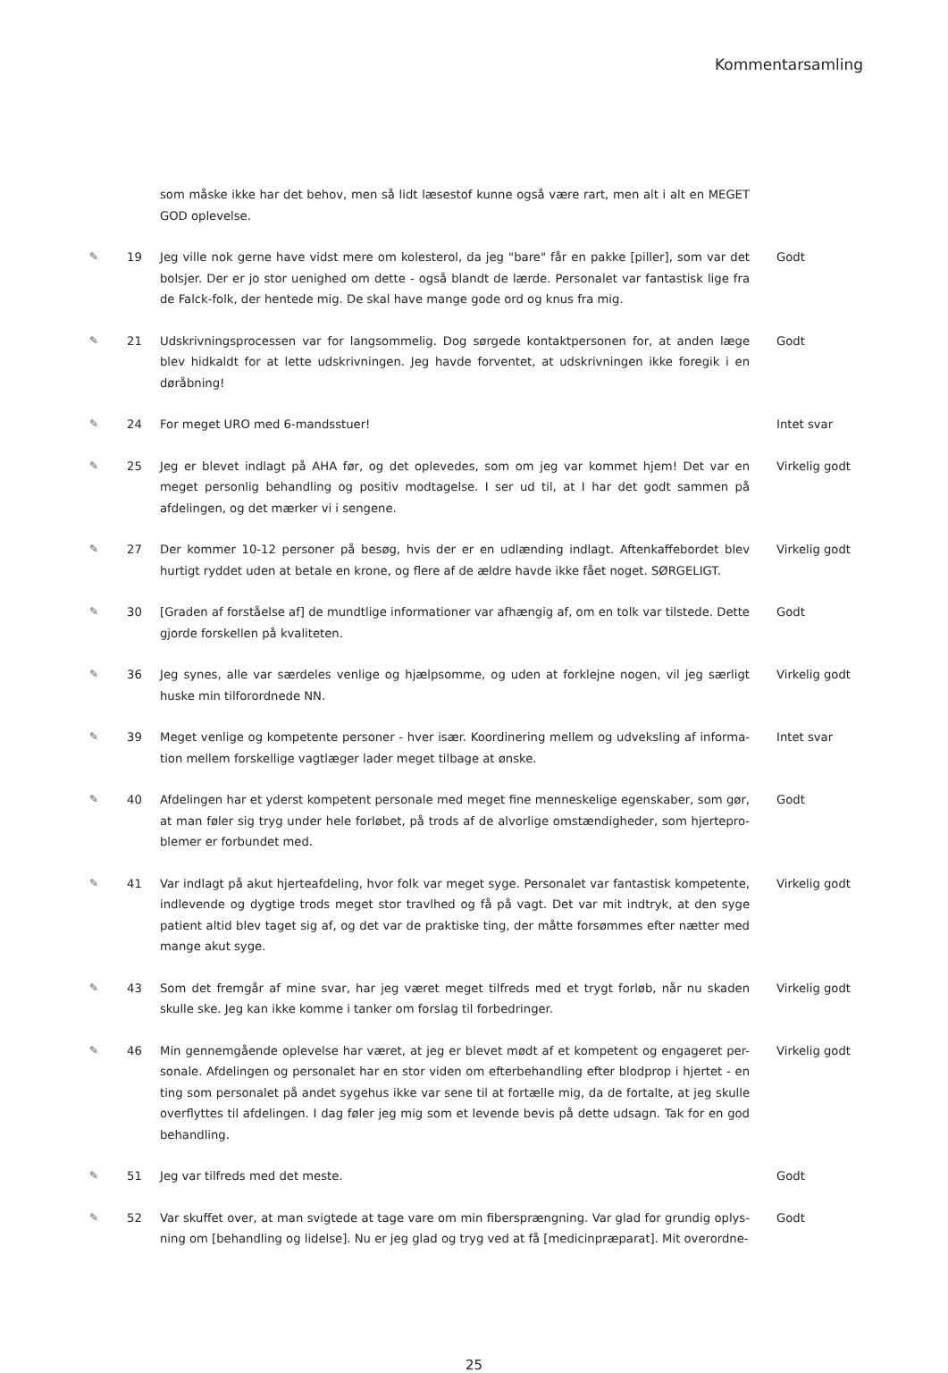Kommentarsamling
som måske ikke har det behov, men så lidt læsestof kunne også være rart, men alt i alt en MEGET GOD oplevelse.
✎ 19 Jeg ville nok gerne have vidst mere om kolesterol, da jeg "bare" får en pakke [piller], som var det bolsjer. Der er jo stor uenighed om dette - også blandt de lærde. Personalet var fantastisk lige fra de Falck-folk, der hentede mig. De skal have mange gode ord og knus fra mig.
Godt
✎ 21 Udskrivningsprocessen var for langsommelig. Dog sørgede kontaktpersonen for, at anden læge blev hidkaldt for at lette udskrivningen. Jeg havde forventet, at udskrivningen ikke foregik i en døråbning!
Godt
✎ 24 For meget URO med 6-mandsstuer! Intet svar
✎ 25 Jeg er blevet indlagt på AHA før, og det oplevedes, som om jeg var kommet hjem! Det var en meget personlig behandling og positiv modtagelse. I ser ud til, at I har det godt sammen på afdelingen, og det mærker vi i sengene.
Virkelig godt
✎ 27 Der kommer 10-12 personer på besøg, hvis der er en udlænding indlagt. Aftenkaffebordet blev hurtigt ryddet uden at betale en krone, og flere af de ældre havde ikke fået noget. SØRGELIGT.
Virkelig godt
✎ 30 [Graden af forståelse af] de mundtlige informationer var afhængig af, om en tolk var tilstede. Dette gjorde forskellen på kvaliteten.
Godt
✎ 36 Jeg synes, alle var særdeles venlige og hjælpsomme, og uden at forklejne nogen, vil jeg særligt huske min tilforordnede NN.
Virkelig godt
✎ 39 Meget venlige og kompetente personer - hver især. Koordinering mellem og udveksling af informa-tion mellem forskellige vagtlæger lader meget tilbage at ønske.
Intet svar
✎ 40 Afdelingen har et yderst kompetent personale med meget fine menneskelige egenskaber, som gør, at man føler sig tryg under hele forløbet, på trods af de alvorlige omstændigheder, som hjertepro-blemer er forbundet med.
Godt
✎ 41 Var indlagt på akut hjerteafdeling, hvor folk var meget syge. Personalet var fantastisk kompetente, indlevende og dygtige trods meget stor travlhed og få på vagt. Det var mit indtryk, at den syge patient altid blev taget sig af, og det var de praktiske ting, der måtte forsømmes efter nætter med mange akut syge.
Virkelig godt
✎ 43 Som det fremgår af mine svar, har jeg været meget tilfreds med et trygt forløb, når nu skaden skulle ske. Jeg kan ikke komme i tanker om forslag til forbedringer.
Virkelig godt
✎ 46 Min gennemgående oplevelse har været, at jeg er blevet mødt af et kompetent og engageret per-sonale. Afdelingen og personalet har en stor viden om efterbehandling efter blodprop i hjertet - en ting som personalet på andet sygehus ikke var sene til at fortælle mig, da de fortalte, at jeg skulle overflyttes til afdelingen. I dag føler jeg mig som et levende bevis på dette udsagn. Tak for en god behandling.
Virkelig godt
✎ 51 Jeg var tilfreds med det meste. Godt
✎ 52 Var skuffet over, at man svigtede at tage vare om min fibersprængning. Var glad for grundig oplys-ning om [behandling og lidelse]. Nu er jeg glad og tryg ved at få [medicinpræparat]. Mit overordne-
Godt
25